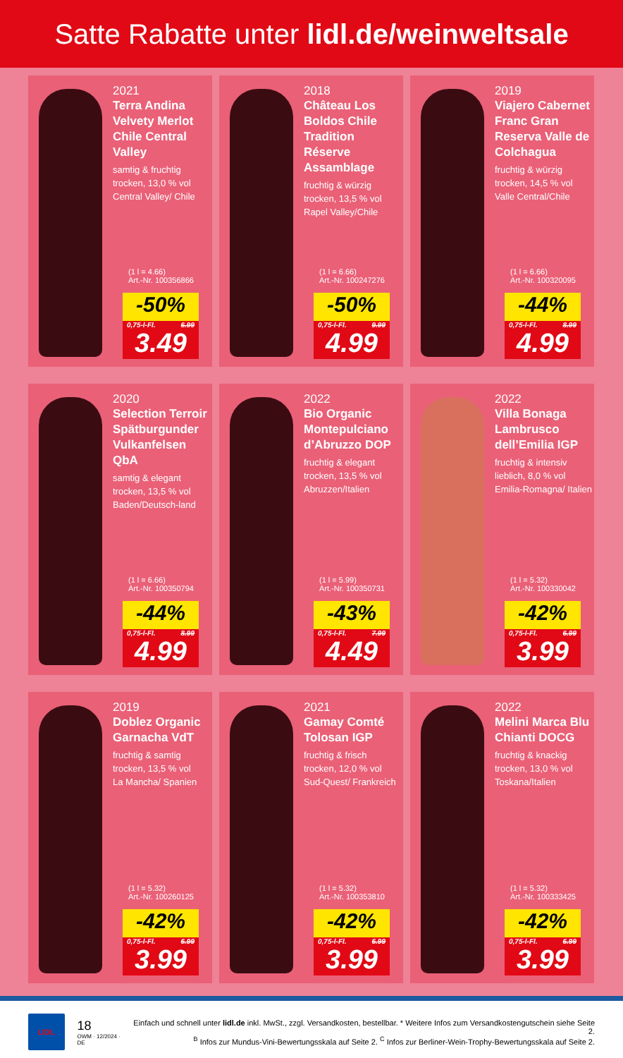Satte Rabatte unter lidl.de/weinweltsale
2021
Terra Andina Velvety Merlot Chile Central Valley
samtig & fruchtig
trocken, 13,0 % vol
Central Valley/ Chile
(1 l = 4.66)
Art.-Nr. 100356866
-50%
0,75-l-Fl. 6.99
3.49
2018
Château Los Boldos Chile Tradition Réserve Assamblage
fruchtig & würzig
trocken, 13,5 % vol
Rapel Valley/Chile
(1 l = 6.66)
Art.-Nr. 100247276
-50%
0,75-l-Fl. 9.99
4.99
2019
Viajero Cabernet Franc Gran Reserva Valle de Colchagua
fruchtig & würzig
trocken, 14,5 % vol
Valle Central/Chile
(1 l = 6.66)
Art.-Nr. 100320095
-44%
0,75-l-Fl. 8.99
4.99
2020
Selection Terroir Spätburgunder Vulkanfelsen QbA
samtig & elegant
trocken, 13,5 % vol
Baden/Deutsch-land
(1 l = 6.66)
Art.-Nr. 100350794
-44%
0,75-l-Fl. 8.99
4.99
2022
Bio Organic Montepulciano d’Abruzzo DOP
fruchtig & elegant
trocken, 13,5 % vol
Abruzzen/Italien
(1 l = 5.99)
Art.-Nr. 100350731
-43%
0,75-l-Fl. 7.99
4.49
2022
Villa Bonaga Lambrusco dell’Emilia IGP
fruchtig & intensiv
lieblich, 8,0 % vol
Emilia-Romagna/ Italien
(1 l = 5.32)
Art.-Nr. 100330042
-42%
0,75-l-Fl. 6.99
3.99
2019
Doblez Organic Garnacha VdT
fruchtig & samtig
trocken, 13,5 % vol
La Mancha/ Spanien
(1 l = 5.32)
Art.-Nr. 100260125
-42%
0,75-l-Fl. 6.99
3.99
2021
Gamay Comté Tolosan IGP
fruchtig & frisch
trocken, 12,0 % vol
Sud-Quest/ Frankreich
(1 l = 5.32)
Art.-Nr. 100353810
-42%
0,75-l-Fl. 6.99
3.99
2022
Melini Marca Blu Chianti DOCG
fruchtig & knackig
trocken, 13,0 % vol
Toskana/Italien
(1 l = 5.32)
Art.-Nr. 100333425
-42%
0,75-l-Fl. 6.99
3.99
LIDL
18
OWM · 12/2024 · DE
Einfach und schnell unter lidl.de inkl. MwSt., zzgl. Versandkosten, bestellbar. * Weitere Infos zum Versandkostengutschein siehe Seite 2.
<sup>B</sup> Infos zur Mundus-Vini-Bewertungsskala auf Seite 2. <sup>C</sup> Infos zur Berliner-Wein-Trophy-Bewertungsskala auf Seite 2.